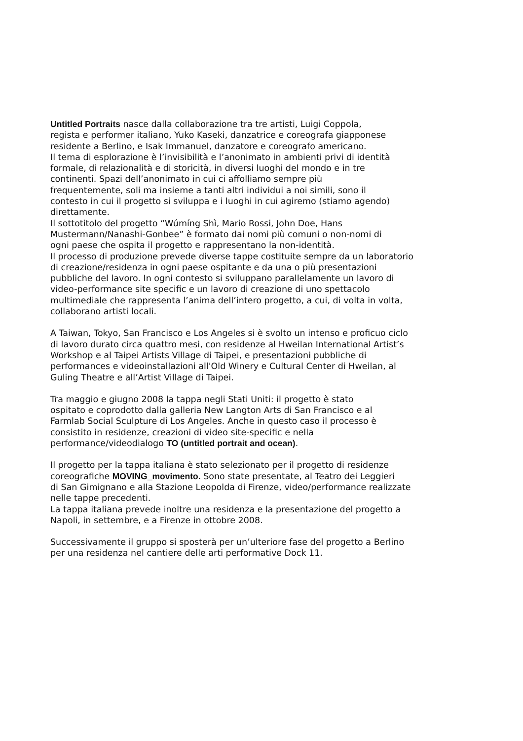Untitled Portraits nasce dalla collaborazione tra tre artisti, Luigi Coppola,
regista e performer italiano, Yuko Kaseki, danzatrice e coreografa giapponese
residente a Berlino, e Isak Immanuel, danzatore e coreografo americano.
Il tema di esplorazione è l’invisibilità e l’anonimato in ambienti privi di identità
formale, di relazionalità e di storicità, in diversi luoghi del mondo e in tre
continenti. Spazi dell’anonimato in cui ci affolliamo sempre più
frequentemente, soli ma insieme a tanti altri individui a noi simili, sono il
contesto in cui il progetto si sviluppa e i luoghi in cui agiremo (stiamo agendo)
direttamente.
Il sottotitolo del progetto “Wúmíng Shì, Mario Rossi, John Doe, Hans
Mustermann/Nanashi-Gonbee” è formato dai nomi più comuni o non-nomi di
ogni paese che ospita il progetto e rappresentano la non-identità.
Il processo di produzione prevede diverse tappe costituite sempre da un laboratorio
di creazione/residenza in ogni paese ospitante e da una o più presentazioni
pubbliche del lavoro. In ogni contesto si sviluppano parallelamente un lavoro di
video-performance site specific e un lavoro di creazione di uno spettacolo
multimediale che rappresenta l’anima dell’intero progetto, a cui, di volta in volta,
collaborano artisti locali.
A Taiwan, Tokyo, San Francisco e Los Angeles si è svolto un intenso e proficuo ciclo
di lavoro durato circa quattro mesi, con residenze al Hweilan International Artist’s
Workshop e al Taipei Artists Village di Taipei, e presentazioni pubbliche di
performances e videoinstallazioni all'Old Winery e Cultural Center di Hweilan, al
Guling Theatre e all’Artist Village di Taipei.
Tra maggio e giugno 2008 la tappa negli Stati Uniti: il progetto è stato
ospitato e coprodotto dalla galleria New Langton Arts di San Francisco e al
Farmlab Social Sculpture di Los Angeles. Anche in questo caso il processo è
consistito in residenze, creazioni di video site-specific e nella
performance/videodialogo TO (untitled portrait and ocean).
Il progetto per la tappa italiana è stato selezionato per il progetto di residenze
coreografiche MOVING_movimento. Sono state presentate, al Teatro dei Leggieri
di San Gimignano e alla Stazione Leopolda di Firenze, video/performance realizzate
nelle tappe precedenti.
La tappa italiana prevede inoltre una residenza e la presentazione del progetto a
Napoli, in settembre, e a Firenze in ottobre 2008.
Successivamente il gruppo si sposterà per un’ulteriore fase del progetto a Berlino
per una residenza nel cantiere delle arti performative Dock 11.